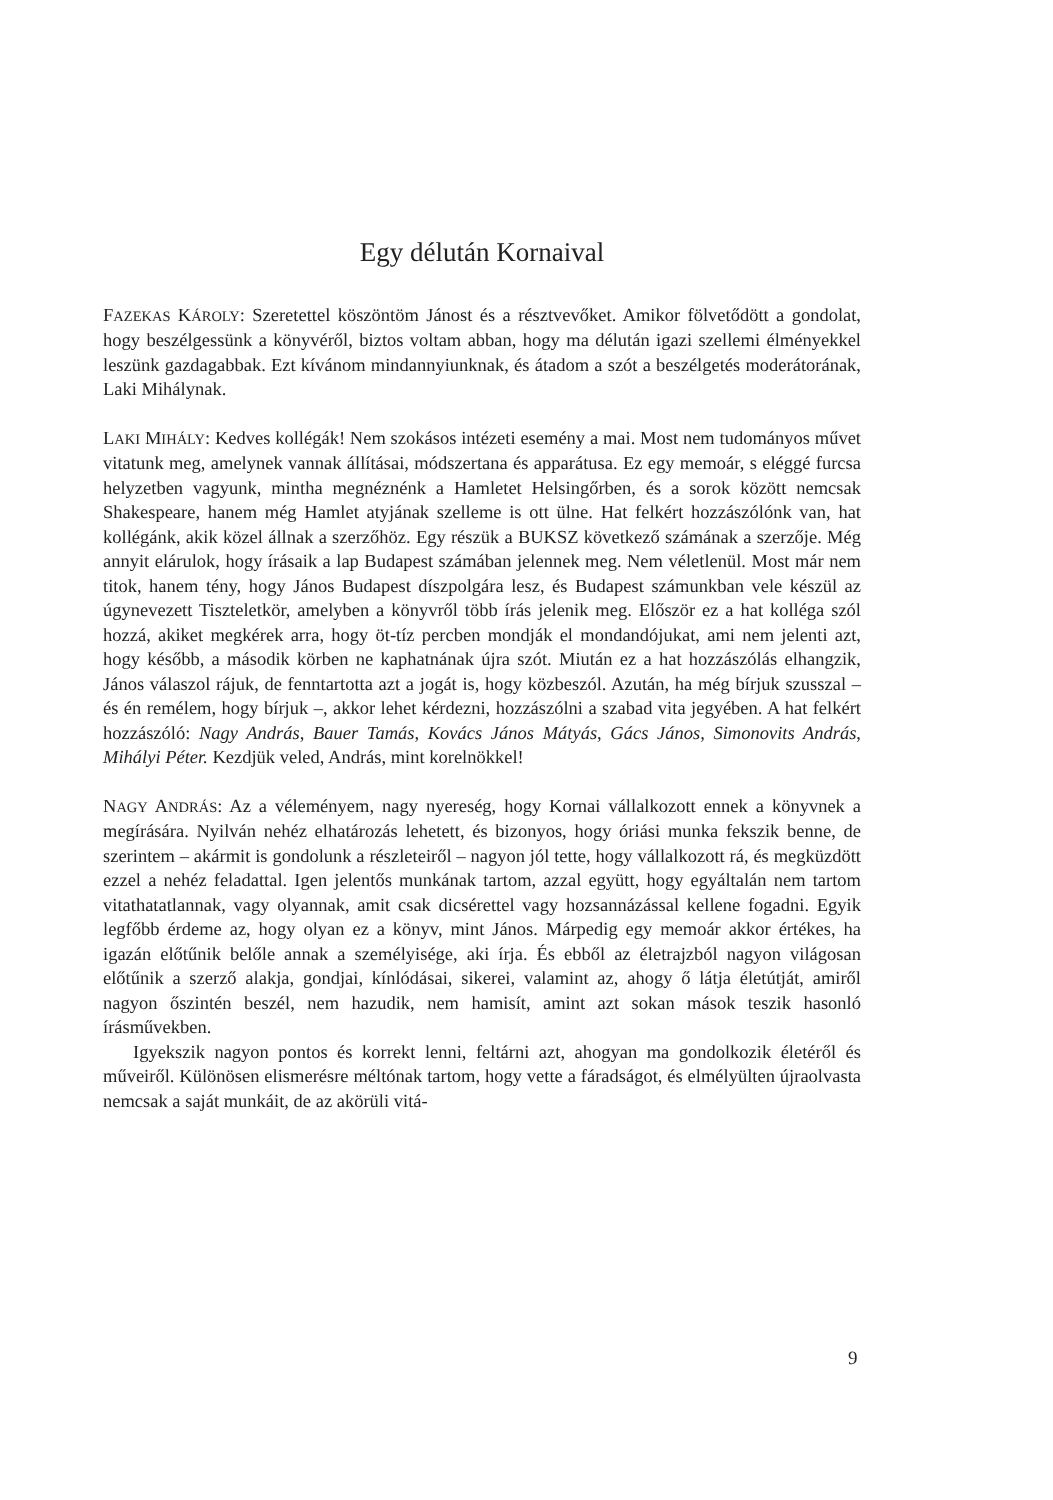Egy délután Kornaival
FAZEKAS KÁROLY: Szeretettel köszöntöm Jánost és a résztvevőket. Amikor fölvetődött a gondolat, hogy beszélgessünk a könyvéről, biztos voltam abban, hogy ma délután igazi szellemi élményekkel leszünk gazdagabbak. Ezt kívánom mindannyiunknak, és átadom a szót a beszélgetés moderátorának, Laki Mihálynak.
LAKI MIHÁLY: Kedves kollégák! Nem szokásos intézeti esemény a mai. Most nem tudományos művet vitatunk meg, amelynek vannak állításai, módszertana és apparátusa. Ez egy memoár, s eléggé furcsa helyzetben vagyunk, mintha megnéznénk a Hamletet Helsingőrben, és a sorok között nemcsak Shakespeare, hanem még Hamlet atyjának szelleme is ott ülne. Hat felkért hozzászólónk van, hat kollégánk, akik közel állnak a szerzőhöz. Egy részük a BUKSZ következő számának a szerzője. Még annyit elárulok, hogy írásaik a lap Budapest számában jelennek meg. Nem véletlenül. Most már nem titok, hanem tény, hogy János Budapest díszpolgára lesz, és Budapest számunkban vele készül az úgynevezett Tiszteletkör, amelyben a könyvről több írás jelenik meg. Először ez a hat kolléga szól hozzá, akiket megkérek arra, hogy öt-tíz percben mondják el mondandójukat, ami nem jelenti azt, hogy később, a második körben ne kaphatnának újra szót. Miután ez a hat hozzászólás elhangzik, János válaszol rájuk, de fenntartotta azt a jogát is, hogy közbeszól. Azután, ha még bírjuk szusszal – és én remélem, hogy bírjuk –, akkor lehet kérdezni, hozzászólni a szabad vita jegyében. A hat felkért hozzászóló: Nagy András, Bauer Tamás, Kovács János Mátyás, Gács János, Simonovits András, Mihályi Péter. Kezdjük veled, András, mint korelnökkel!
NAGY ANDRÁS: Az a véleményem, nagy nyereség, hogy Kornai vállalkozott ennek a könyvnek a megírására. Nyilván nehéz elhatározás lehetett, és bizonyos, hogy óriási munka fekszik benne, de szerintem – akármit is gondolunk a részleteiről – nagyon jól tette, hogy vállalkozott rá, és megküzdött ezzel a nehéz feladattal. Igen jelentős munkának tartom, azzal együtt, hogy egyáltalán nem tartom vitathatatlannak, vagy olyannak, amit csak dicsérettel vagy hozsannázással kellene fogadni. Egyik legfőbb érdeme az, hogy olyan ez a könyv, mint János. Márpedig egy memoár akkor értékes, ha igazán előtűnik belőle annak a személyisége, aki írja. És ebből az életrajzból nagyon világosan előtűnik a szerző alakja, gondjai, kínlódásai, sikerei, valamint az, ahogy ő látja életútját, amiről nagyon őszintén beszél, nem hazudik, nem hamisít, amint azt sokan mások teszik hasonló írásművekben.
Igyekszik nagyon pontos és korrekt lenni, feltárni azt, ahogyan ma gondolkozik életéről és műveiről. Különösen elismerésre méltónak tartom, hogy vette a fáradságot, és elmélyülten újraolvasta nemcsak a saját munkáit, de az akörüli vitá-
9